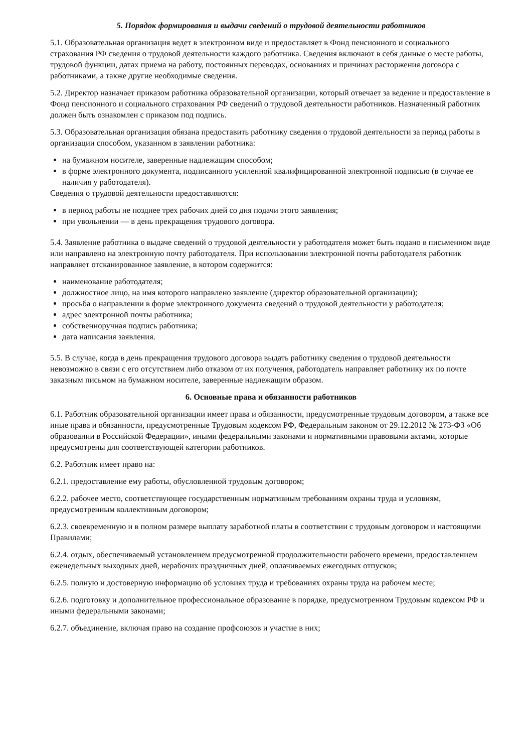5. Порядок формирования и выдачи сведений о трудовой деятельности работников
5.1. Образовательная организация ведет в электронном виде и предоставляет в Фонд пенсионного и социального страхования РФ сведения о трудовой деятельности каждого работника. Сведения включают в себя данные о месте работы, трудовой функции, датах приема на работу, постоянных переводах, основаниях и причинах расторжения договора с работниками, а также другие необходимые сведения.
5.2. Директор назначает приказом работника образовательной организации, который отвечает за ведение и предоставление в Фонд пенсионного и социального страхования РФ сведений о трудовой деятельности работников. Назначенный работник должен быть ознакомлен с приказом под подпись.
5.3. Образовательная организация обязана предоставить работнику сведения о трудовой деятельности за период работы в организации способом, указанном в заявлении работника:
на бумажном носителе, заверенные надлежащим способом;
в форме электронного документа, подписанного усиленной квалифицированной электронной подписью (в случае ее наличия у работодателя).
Сведения о трудовой деятельности предоставляются:
в период работы не позднее трех рабочих дней со дня подачи этого заявления;
при увольнении — в день прекращения трудового договора.
5.4. Заявление работника о выдаче сведений о трудовой деятельности у работодателя может быть подано в письменном виде или направлено на электронную почту работодателя. При использовании электронной почты работодателя работник направляет отсканированное заявление, в котором содержится:
наименование работодателя;
должностное лицо, на имя которого направлено заявление (директор образовательной организации);
просьба о направлении в форме электронного документа сведений о трудовой деятельности у работодателя;
адрес электронной почты работника;
собственноручная подпись работника;
дата написания заявления.
5.5. В случае, когда в день прекращения трудового договора выдать работнику сведения о трудовой деятельности невозможно в связи с его отсутствием либо отказом от их получения, работодатель направляет работнику их по почте заказным письмом на бумажном носителе, заверенные надлежащим образом.
6. Основные права и обязанности работников
6.1. Работник образовательной организации имеет права и обязанности, предусмотренные трудовым договором, а также все иные права и обязанности, предусмотренные Трудовым кодексом РФ, Федеральным законом от 29.12.2012 № 273-ФЗ «Об образовании в Российской Федерации», иными федеральными законами и нормативными правовыми актами, которые предусмотрены для соответствующей категории работников.
6.2. Работник имеет право на:
6.2.1. предоставление ему работы, обусловленной трудовым договором;
6.2.2. рабочее место, соответствующее государственным нормативным требованиям охраны труда и условиям, предусмотренным коллективным договором;
6.2.3. своевременную и в полном размере выплату заработной платы в соответствии с трудовым договором и настоящими Правилами;
6.2.4. отдых, обеспечиваемый установлением предусмотренной продолжительности рабочего времени, предоставлением еженедельных выходных дней, нерабочих праздничных дней, оплачиваемых ежегодных отпусков;
6.2.5. полную и достоверную информацию об условиях труда и требованиях охраны труда на рабочем месте;
6.2.6. подготовку и дополнительное профессиональное образование в порядке, предусмотренном Трудовым кодексом РФ и иными федеральными законами;
6.2.7. объединение, включая право на создание профсоюзов и участие в них;